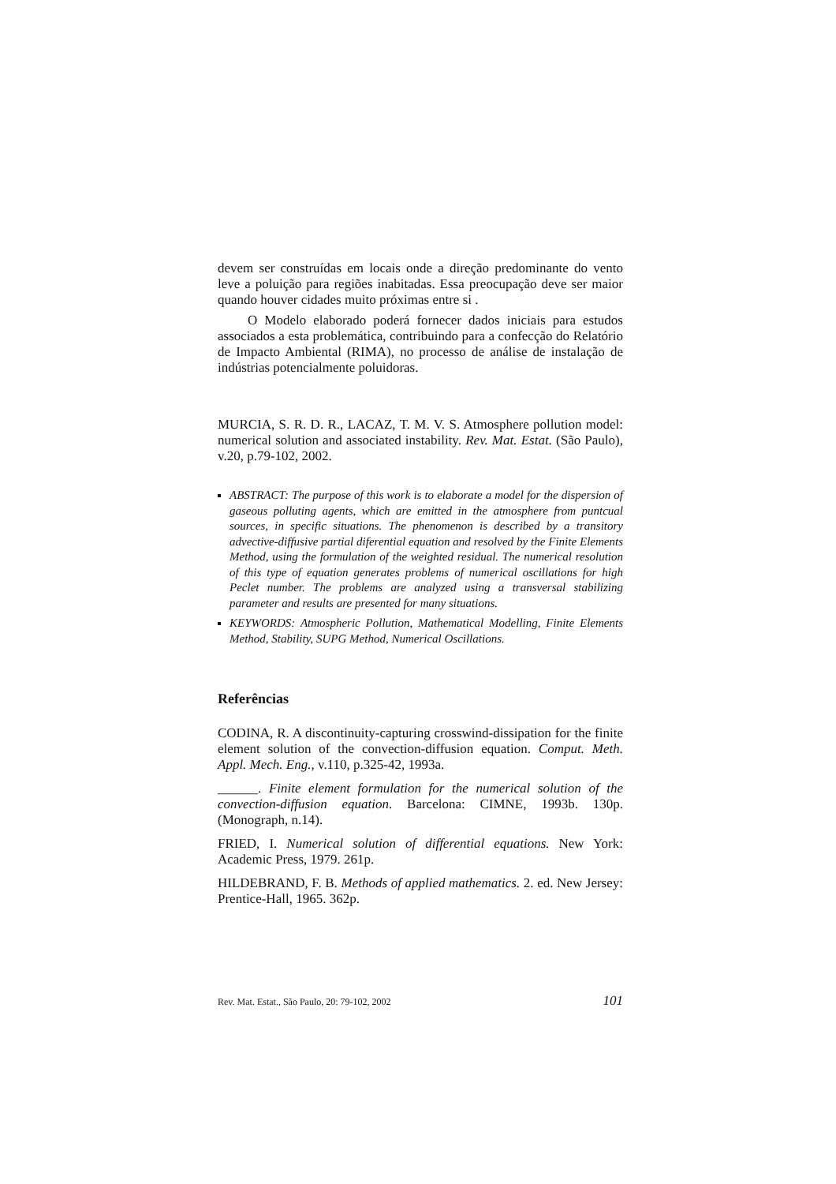devem ser construídas em locais onde a direção predominante do vento leve a poluição para regiões inabitadas. Essa preocupação deve ser maior quando houver cidades muito próximas entre si .
O Modelo elaborado poderá fornecer dados iniciais para estudos associados a esta problemática, contribuindo para a confecção do Relatório de Impacto Ambiental (RIMA), no processo de análise de instalação de indústrias potencialmente poluidoras.
MURCIA, S. R. D. R., LACAZ, T. M. V. S. Atmosphere pollution model: numerical solution and associated instability. Rev. Mat. Estat. (São Paulo), v.20, p.79-102, 2002.
ABSTRACT: The purpose of this work is to elaborate a model for the dispersion of gaseous polluting agents, which are emitted in the atmosphere from puntcual sources, in specific situations. The phenomenon is described by a transitory advective-diffusive partial diferential equation and resolved by the Finite Elements Method, using the formulation of the weighted residual. The numerical resolution of this type of equation generates problems of numerical oscillations for high Peclet number. The problems are analyzed using a transversal stabilizing parameter and results are presented for many situations.
KEYWORDS: Atmospheric Pollution, Mathematical Modelling, Finite Elements Method, Stability, SUPG Method, Numerical Oscillations.
Referências
CODINA, R. A discontinuity-capturing crosswind-dissipation for the finite element solution of the convection-diffusion equation. Comput. Meth. Appl. Mech. Eng., v.110, p.325-42, 1993a.
______. Finite element formulation for the numerical solution of the convection-diffusion equation. Barcelona: CIMNE, 1993b. 130p. (Monograph, n.14).
FRIED, I. Numerical solution of differential equations. New York: Academic Press, 1979. 261p.
HILDEBRAND, F. B. Methods of applied mathematics. 2. ed. New Jersey: Prentice-Hall, 1965. 362p.
Rev. Mat. Estat., São Paulo, 20: 79-102, 2002 101